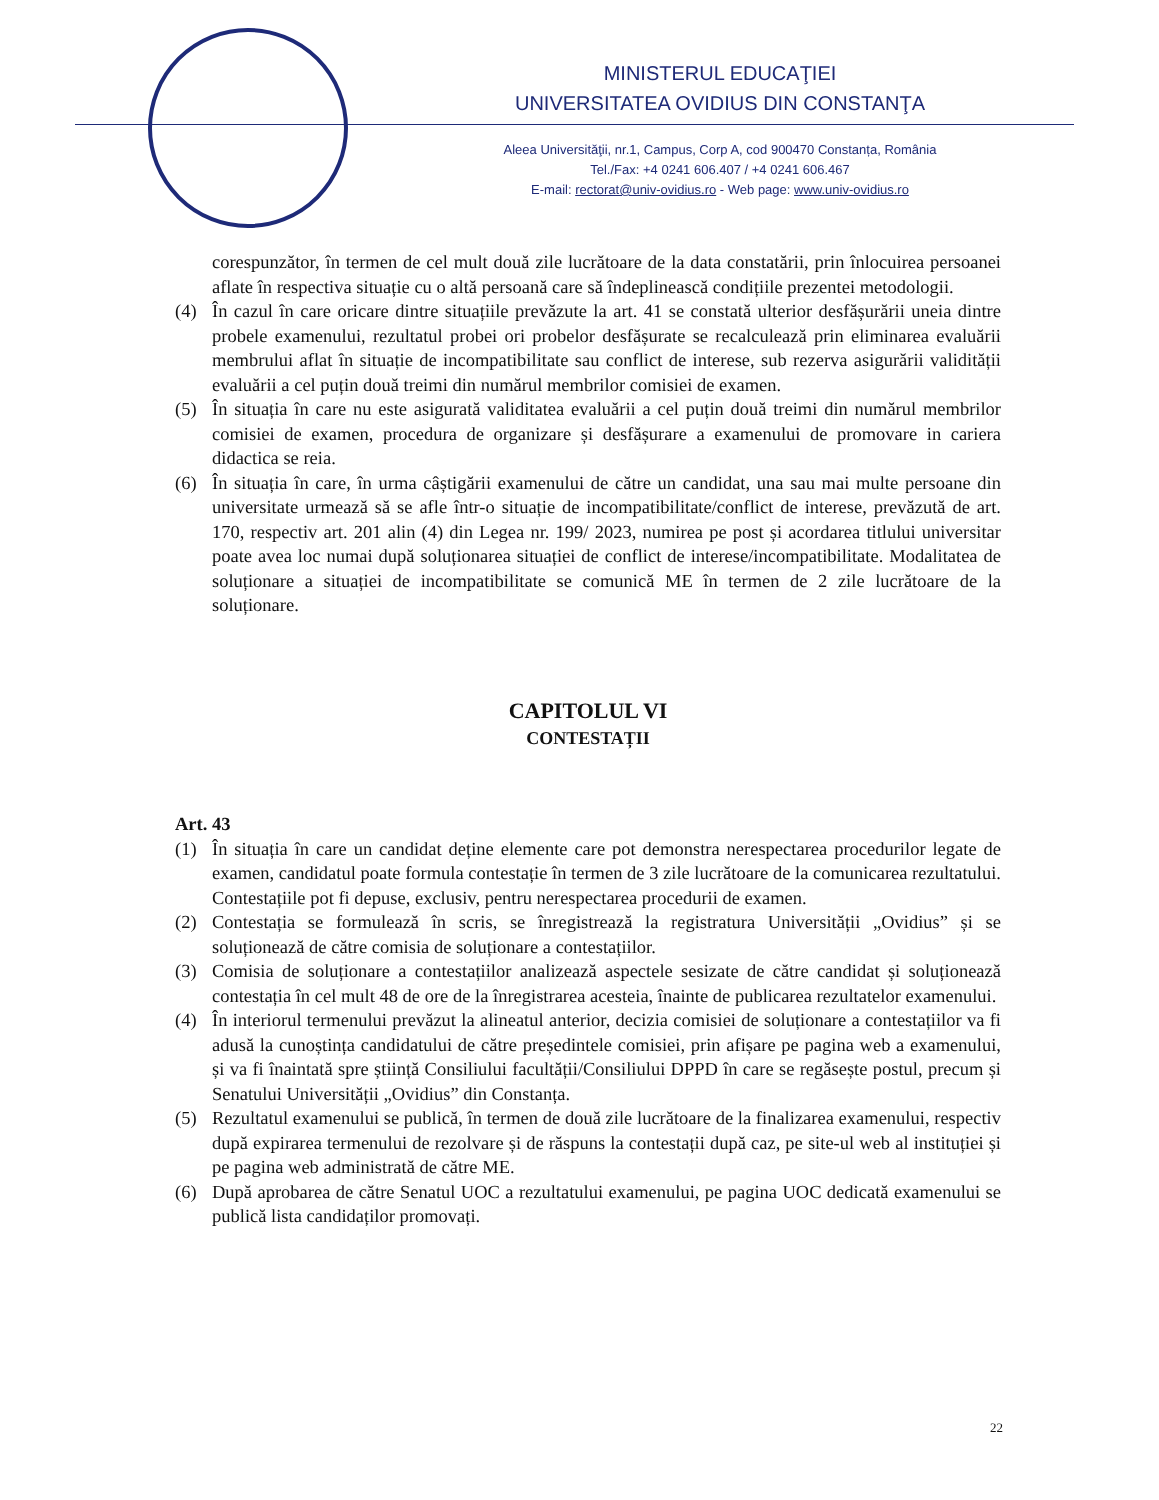MINISTERUL EDUCAŢIEI
UNIVERSITATEA OVIDIUS DIN CONSTANŢA
Aleea Universităţii, nr.1, Campus, Corp A, cod 900470 Constanța, România
Tel./Fax: +4 0241 606.407 / +4 0241 606.467
E-mail: rectorat@univ-ovidius.ro - Web page: www.univ-ovidius.ro
corespunzător, în termen de cel mult două zile lucrătoare de la data constatării, prin înlocuirea persoanei aflate în respectiva situație cu o altă persoană care să îndeplinească condițiile prezentei metodologii.
(4) În cazul în care oricare dintre situațiile prevăzute la art. 41 se constată ulterior desfășurării uneia dintre probele examenului, rezultatul probei ori probelor desfășurate se recalculează prin eliminarea evaluării membrului aflat în situație de incompatibilitate sau conflict de interese, sub rezerva asigurării validității evaluării a cel puțin două treimi din numărul membrilor comisiei de examen.
(5) În situația în care nu este asigurată validitatea evaluării a cel puțin două treimi din numărul membrilor comisiei de examen, procedura de organizare și desfășurare a examenului de promovare in cariera didactica se reia.
(6) În situația în care, în urma câștigării examenului de către un candidat, una sau mai multe persoane din universitate urmează să se afle într-o situație de incompatibilitate/conflict de interese, prevăzută de art. 170, respectiv art. 201 alin (4) din Legea nr. 199/ 2023, numirea pe post și acordarea titlului universitar poate avea loc numai după soluționarea situației de conflict de interese/incompatibilitate. Modalitatea de soluționare a situației de incompatibilitate se comunică ME în termen de 2 zile lucrătoare de la soluționare.
CAPITOLUL VI
CONTESTAȚII
Art. 43
(1) În situația în care un candidat deține elemente care pot demonstra nerespectarea procedurilor legate de examen, candidatul poate formula contestație în termen de 3 zile lucrătoare de la comunicarea rezultatului. Contestațiile pot fi depuse, exclusiv, pentru nerespectarea procedurii de examen.
(2) Contestația se formulează în scris, se înregistrează la registratura Universității „Ovidius” și se soluționează de către comisia de soluționare a contestațiilor.
(3) Comisia de soluționare a contestațiilor analizează aspectele sesizate de către candidat și soluționează contestația în cel mult 48 de ore de la înregistrarea acesteia, înainte de publicarea rezultatelor examenului.
(4) În interiorul termenului prevăzut la alineatul anterior, decizia comisiei de soluționare a contestațiilor va fi adusă la cunoștința candidatului de către președintele comisiei, prin afișare pe pagina web a examenului, și va fi înaintată spre știință Consiliului facultății/Consiliului DPPD în care se regăsește postul, precum și Senatului Universității „Ovidius” din Constanța.
(5) Rezultatul examenului se publică, în termen de două zile lucrătoare de la finalizarea examenului, respectiv după expirarea termenului de rezolvare și de răspuns la contestații după caz, pe site-ul web al instituției și pe pagina web administrată de către ME.
(6) După aprobarea de către Senatul UOC a rezultatului examenului, pe pagina UOC dedicată examenului se publică lista candidaților promovați.
22